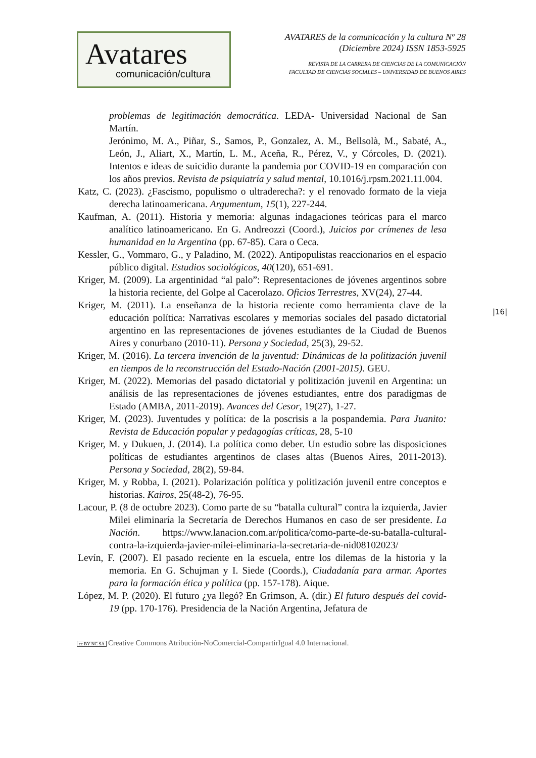Avatares
comunicación/cultura
AVATARES de la comunicación y la cultura Nº 28
(Diciembre 2024) ISSN 1853-5925
REVISTA DE LA CARRERA DE CIENCIAS DE LA COMUNICACIÓN
FACULTAD DE CIENCIAS SOCIALES – UNIVERSIDAD DE BUENOS AIRES
problemas de legitimación democrática. LEDA- Universidad Nacional de San Martín.
Jerónimo, M. A., Piñar, S., Samos, P., Gonzalez, A. M., Bellsolà, M., Sabaté, A., León, J., Aliart, X., Martín, L. M., Aceña, R., Pérez, V., y Córcoles, D. (2021). Intentos e ideas de suicidio durante la pandemia por COVID-19 en comparación con los años previos. Revista de psiquiatría y salud mental, 10.1016/j.rpsm.2021.11.004.
Katz, C. (2023). ¿Fascismo, populismo o ultraderecha?: y el renovado formato de la vieja derecha latinoamericana. Argumentum, 15(1), 227-244.
Kaufman, A. (2011). Historia y memoria: algunas indagaciones teóricas para el marco analítico latinoamericano. En G. Andreozzi (Coord.), Juicios por crímenes de lesa humanidad en la Argentina (pp. 67-85). Cara o Ceca.
Kessler, G., Vommaro, G., y Paladino, M. (2022). Antipopulistas reaccionarios en el espacio público digital. Estudios sociológicos, 40(120), 651-691.
Kriger, M. (2009). La argentinidad “al palo”: Representaciones de jóvenes argentinos sobre la historia reciente, del Golpe al Cacerolazo. Oficios Terrestres, XV(24), 27-44.
Kriger, M. (2011). La enseñanza de la historia reciente como herramienta clave de la educación política: Narrativas escolares y memorias sociales del pasado dictatorial argentino en las representaciones de jóvenes estudiantes de la Ciudad de Buenos Aires y conurbano (2010-11). Persona y Sociedad, 25(3), 29-52.
Kriger, M. (2016). La tercera invención de la juventud: Dinámicas de la politización juvenil en tiempos de la reconstrucción del Estado-Nación (2001-2015). GEU.
Kriger, M. (2022). Memorias del pasado dictatorial y politización juvenil en Argentina: un análisis de las representaciones de jóvenes estudiantes, entre dos paradigmas de Estado (AMBA, 2011-2019). Avances del Cesor, 19(27), 1-27.
Kriger, M. (2023). Juventudes y política: de la poscrisis a la pospandemia. Para Juanito: Revista de Educación popular y pedagogías críticas, 28, 5-10
Kriger, M. y Dukuen, J. (2014). La política como deber. Un estudio sobre las disposiciones políticas de estudiantes argentinos de clases altas (Buenos Aires, 2011-2013). Persona y Sociedad, 28(2), 59-84.
Kriger, M. y Robba, I. (2021). Polarización política y politización juvenil entre conceptos e historias. Kairos, 25(48-2), 76-95.
Lacour, P. (8 de octubre 2023). Como parte de su “batalla cultural” contra la izquierda, Javier Milei eliminaría la Secretaría de Derechos Humanos en caso de ser presidente. La Nación. https://www.lanacion.com.ar/politica/como-parte-de-su-batalla-cultural-contra-la-izquierda-javier-milei-eliminaria-la-secretaria-de-nid08102023/
Levín, F. (2007). El pasado reciente en la escuela, entre los dilemas de la historia y la memoria. En G. Schujman y I. Siede (Coords.), Ciudadanía para armar. Aportes para la formación ética y política (pp. 157-178). Aique.
López, M. P. (2020). El futuro ¿ya llegó? En Grimson, A. (dir.) El futuro después del covid-19 (pp. 170-176). Presidencia de la Nación Argentina, Jefatura de
|16|
cc BY NC SA Creative Commons Atribución-NoComercial-CompartirIgual 4.0 Internacional.